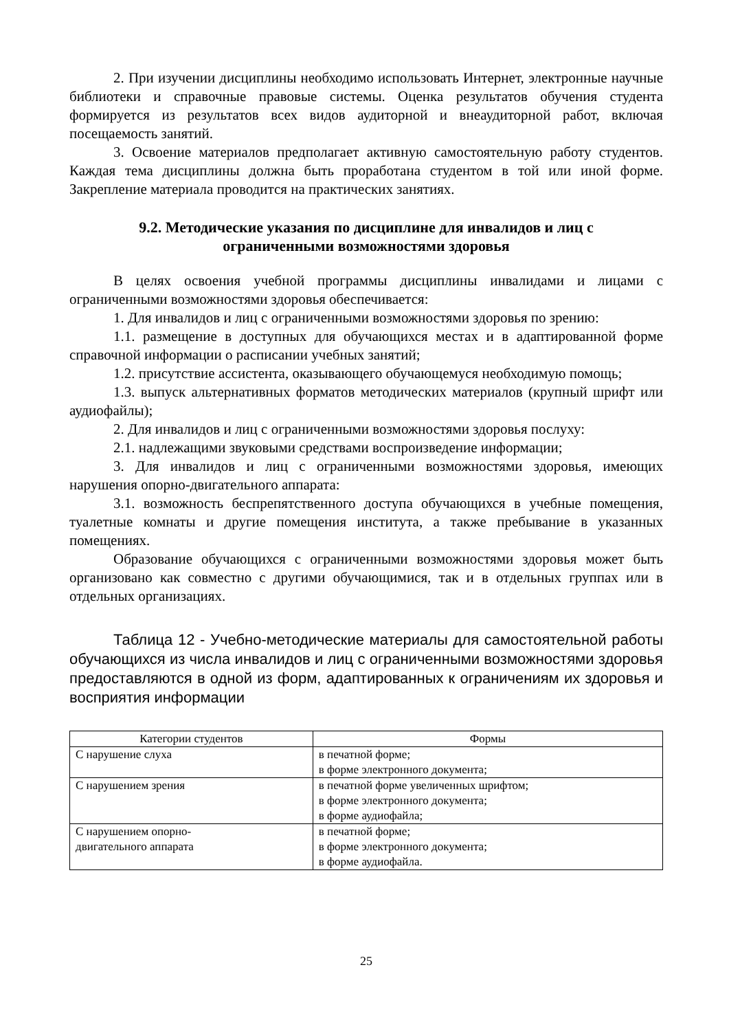2. При изучении дисциплины необходимо использовать Интернет, электронные научные библиотеки и справочные правовые системы. Оценка результатов обучения студента формируется из результатов всех видов аудиторной и внеаудиторной работ, включая посещаемость занятий.
3. Освоение материалов предполагает активную самостоятельную работу студентов. Каждая тема дисциплины должна быть проработана студентом в той или иной форме. Закрепление материала проводится на практических занятиях.
9.2. Методические указания по дисциплине для инвалидов и лиц с ограниченными возможностями здоровья
В целях освоения учебной программы дисциплины инвалидами и лицами с ограниченными возможностями здоровья обеспечивается:
1. Для инвалидов и лиц с ограниченными возможностями здоровья по зрению:
1.1. размещение в доступных для обучающихся местах и в адаптированной форме справочной информации о расписании учебных занятий;
1.2. присутствие ассистента, оказывающего обучающемуся необходимую помощь;
1.3. выпуск альтернативных форматов методических материалов (крупный шрифт или аудиофайлы);
2. Для инвалидов и лиц с ограниченными возможностями здоровья послуху:
2.1. надлежащими звуковыми средствами воспроизведение информации;
3. Для инвалидов и лиц с ограниченными возможностями здоровья, имеющих нарушения опорно-двигательного аппарата:
3.1. возможность беспрепятственного доступа обучающихся в учебные помещения, туалетные комнаты и другие помещения института, а также пребывание в указанных помещениях.
Образование обучающихся с ограниченными возможностями здоровья может быть организовано как совместно с другими обучающимися, так и в отдельных группах или в отдельных организациях.
Таблица 12 - Учебно-методические материалы для самостоятельной работы обучающихся из числа инвалидов и лиц с ограниченными возможностями здоровья предоставляются в одной из форм, адаптированных к ограничениям их здоровья и восприятия информации
| Категории студентов | Формы |
| --- | --- |
| С нарушение слуха | в печатной форме; в форме электронного документа; |
| С нарушением зрения | в печатной форме увеличенных шрифтом; в форме электронного документа; в форме аудиофайла; |
| С нарушением опорно- двигательного аппарата | в печатной форме; в форме электронного документа; в форме аудиофайла. |
25